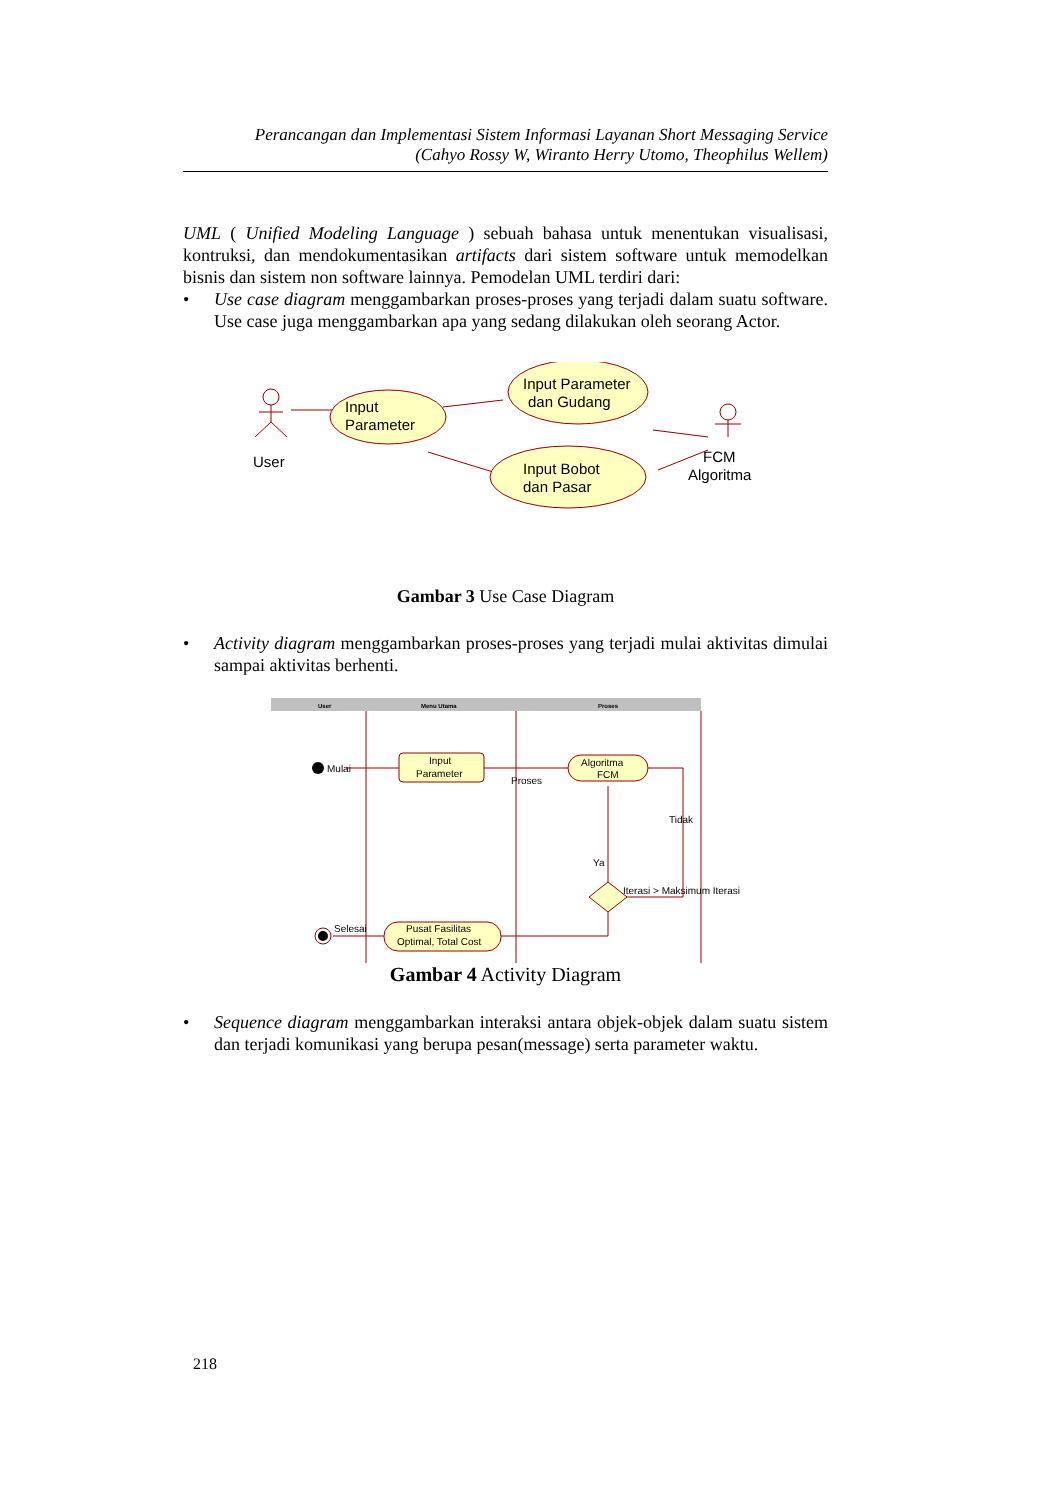Perancangan dan Implementasi Sistem Informasi Layanan Short Messaging Service
(Cahyo Rossy W, Wiranto Herry Utomo, Theophilus Wellem)
UML ( Unified Modeling Language ) sebuah bahasa untuk menentukan visualisasi, kontruksi, dan mendokumentasikan artifacts dari sistem software untuk memodelkan bisnis dan sistem non software lainnya. Pemodelan UML terdiri dari:
• Use case diagram menggambarkan proses-proses yang terjadi dalam suatu software. Use case juga menggambarkan apa yang sedang dilakukan oleh seorang Actor.
User
Input
Parameter
Input Parameter
dan Gudang
Input Bobot
dan Pasar
FCM
Algoritma
Gambar 3 Use Case Diagram
• Activity diagram menggambarkan proses-proses yang terjadi mulai aktivitas dimulai sampai aktivitas berhenti.
User
Menu Utama
Proses
Mulai
Input
Parameter
Algoritma
FCM
Proses
Tidak
Iterasi > Maksimum Iterasi
Ya
Selesai
Pusat Fasilitas
Optimal, Total Cost
Gambar 4 Activity Diagram
• Sequence diagram menggambarkan interaksi antara objek-objek dalam suatu sistem dan terjadi komunikasi yang berupa pesan(message) serta parameter waktu.
218